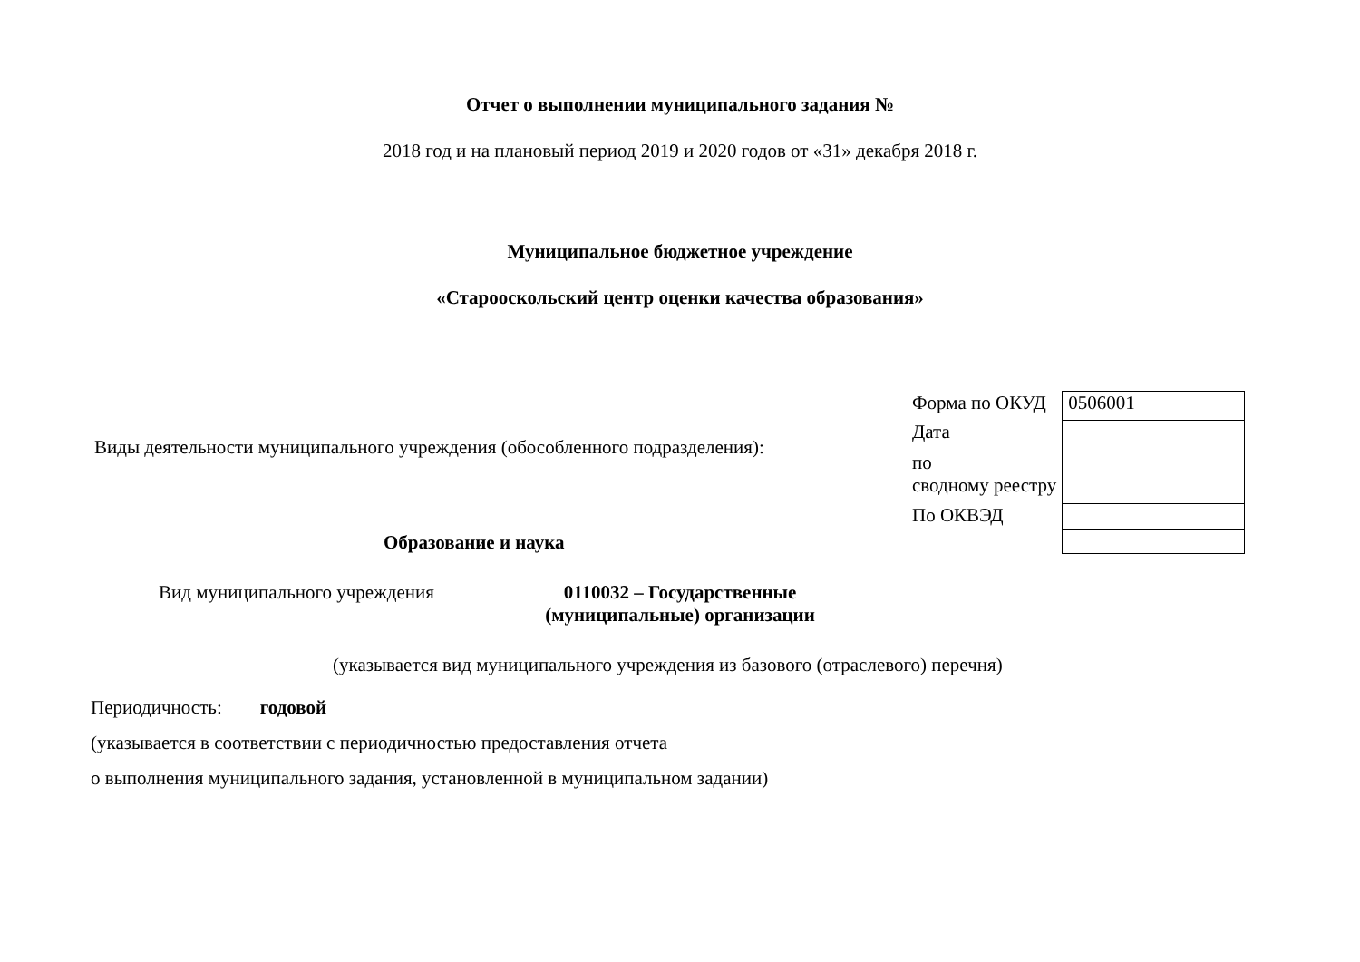Отчет о выполнении муниципального задания №
2018 год и на плановый период 2019 и 2020 годов от «31» декабря 2018 г.
Муниципальное бюджетное учреждение
«Старооскольский центр оценки качества образования»
Виды деятельности муниципального учреждения (обособленного подразделения):
Образование и наука
| Форма по ОКУД | 0506001 |
| Дата | |
| по сводному реестру | |
| По ОКВЭД | |
Вид муниципального учреждения 0110032 – Государственные (муниципальные) организации
(указывается вид муниципального учреждения из базового (отраслевого) перечня)
Периодичность: годовой
(указывается в соответствии с периодичностью предоставления отчета
о выполнения муниципального задания, установленной в муниципальном задании)